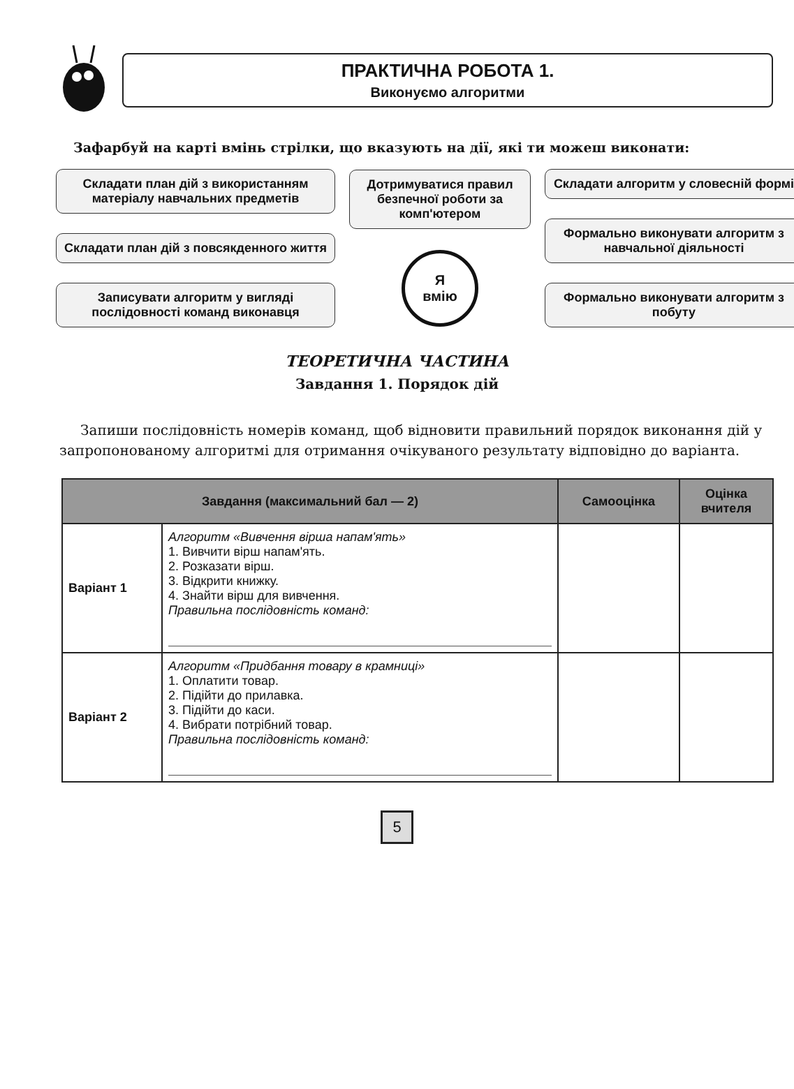ПРАКТИЧНА РОБОТА 1.
Виконуємо алгоритми
Зафарбуй на карті вмінь стрілки, що вказують на дії, які ти можеш виконати:
Складати план дій з використанням матеріалу навчальних предметів
Складати план дій з повсякденного життя
Записувати алгоритм у вигляді послідовності команд виконавця
Дотримуватися правил безпечної роботи за комп'ютером
Я
вмію
Складати алгоритм у словесній формі
Формально виконувати алгоритм з навчальної діяльності
Формально виконувати алгоритм з побуту
ТЕОРЕТИЧНА ЧАСТИНА
Завдання 1. Порядок дій
Запиши послідовність номерів команд, щоб відновити правильний порядок виконання дій у запропонованому алгоритмі для отримання очікуваного результату відповідно до варіанта.
| Завдання (максимальний бал — 2) | | Самооцінка | Оцінка вчителя |
| --- | --- | --- | --- |
| Варіант 1 | Алгоритм «Вивчення вірша напам'ять» 1. Вивчити вірш напам'ять. 2. Розказати вірш. 3. Відкрити книжку. 4. Знайти вірш для вивчення. Правильна послідовність команд: | | |
| Варіант 2 | Алгоритм «Придбання товару в крамниці» 1. Оплатити товар. 2. Підійти до прилавка. 3. Підійти до каси. 4. Вибрати потрібний товар. Правильна послідовність команд: | | |
5